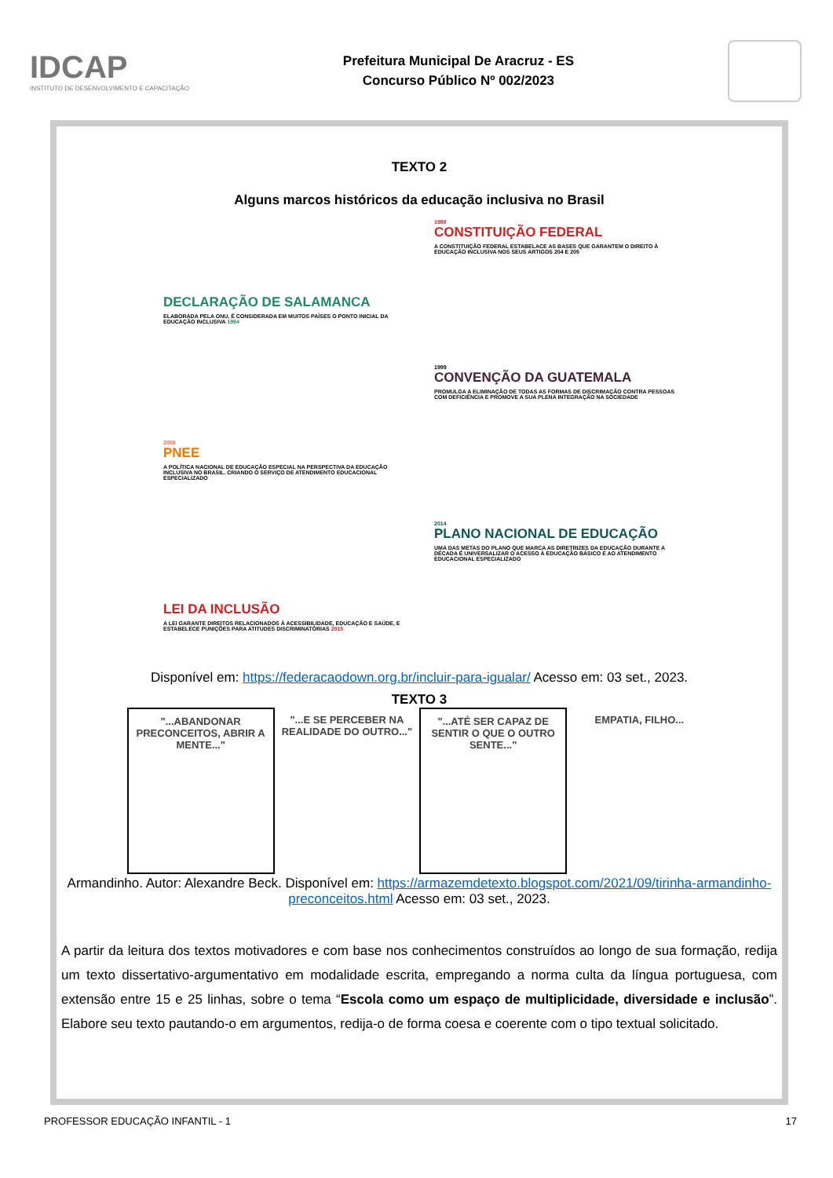IDCAP
INSTITUTO DE DESENVOLVIMENTO E CAPACITAÇÃO
Prefeitura Municipal De Aracruz - ES
Concurso Público Nº 002/2023
TEXTO 2
Alguns marcos históricos da educação inclusiva no Brasil
1988
CONSTITUIÇÃO FEDERAL
A CONSTITUIÇÃO FEDERAL ESTABELACE AS BASES QUE GARANTEM O DIREITO À EDUCAÇÃO INCLUSIVA NOS SEUS ARTIGOS 204 E 205
DECLARAÇÃO DE SALAMANCA
ELABORADA PELA ONU, É CONSIDERADA EM MUITOS PAÍSES O PONTO INICIAL DA EDUCAÇÃO INCLUSIVA 1994
1999
CONVENÇÃO DA GUATEMALA
PROMULGA A ELIMINAÇÃO DE TODAS AS FORMAS DE DISCRIMAÇÃO CONTRA PESSOAS COM DEFICIÊNCIA E PROMOVE A SUA PLENA INTEGRAÇÃO NA SOCIEDADE
2008
PNEE
A POLÍTICA NACIONAL DE EDUCAÇÃO ESPECIAL NA PERSPECTIVA DA EDUCAÇÃO INCLUSIVA NO BRASIL. CRIANDO O SERVIÇO DE ATENDIMENTO EDUCACIONAL ESPECIALIZADO
2014
PLANO NACIONAL DE EDUCAÇÃO
UMA DAS METAS DO PLANO QUE MARCA AS DIRETRIZES DA EDUCAÇÃO DURANTE A DÉCADA É UNIVERSALIZAR O ACESSO À EDUCAÇÃO BÁSICO E AO ATENDIMENTO EDUCACIONAL ESPECIALIZADO
LEI DA INCLUSÃO
A LEI GARANTE DIREITOS RELACIONADOS À ACESSIBILIDADE, EDUCAÇÃO E SAÚDE, E ESTABELECE PUNIÇÕES PARA ATITUDES DISCRIMINATÓRIAS 2015
Disponível em: https://federacaodown.org.br/incluir-para-igualar/ Acesso em: 03 set., 2023.
TEXTO 3
"...ABANDONAR PRECONCEITOS, ABRIR A MENTE..."
"...E SE PERCEBER NA REALIDADE DO OUTRO..."
"...ATÉ SER CAPAZ DE SENTIR O QUE O OUTRO SENTE..."
EMPATIA, FILHO...
Armandinho. Autor: Alexandre Beck. Disponível em: https://armazemdetexto.blogspot.com/2021/09/tirinha-armandinho-preconceitos.html Acesso em: 03 set., 2023.
A partir da leitura dos textos motivadores e com base nos conhecimentos construídos ao longo de sua formação, redija um texto dissertativo-argumentativo em modalidade escrita, empregando a norma culta da língua portuguesa, com extensão entre 15 e 25 linhas, sobre o tema “Escola como um espaço de multiplicidade, diversidade e inclusão”. Elabore seu texto pautando-o em argumentos, redija-o de forma coesa e coerente com o tipo textual solicitado.
PROFESSOR EDUCAÇÃO INFANTIL - 1 17